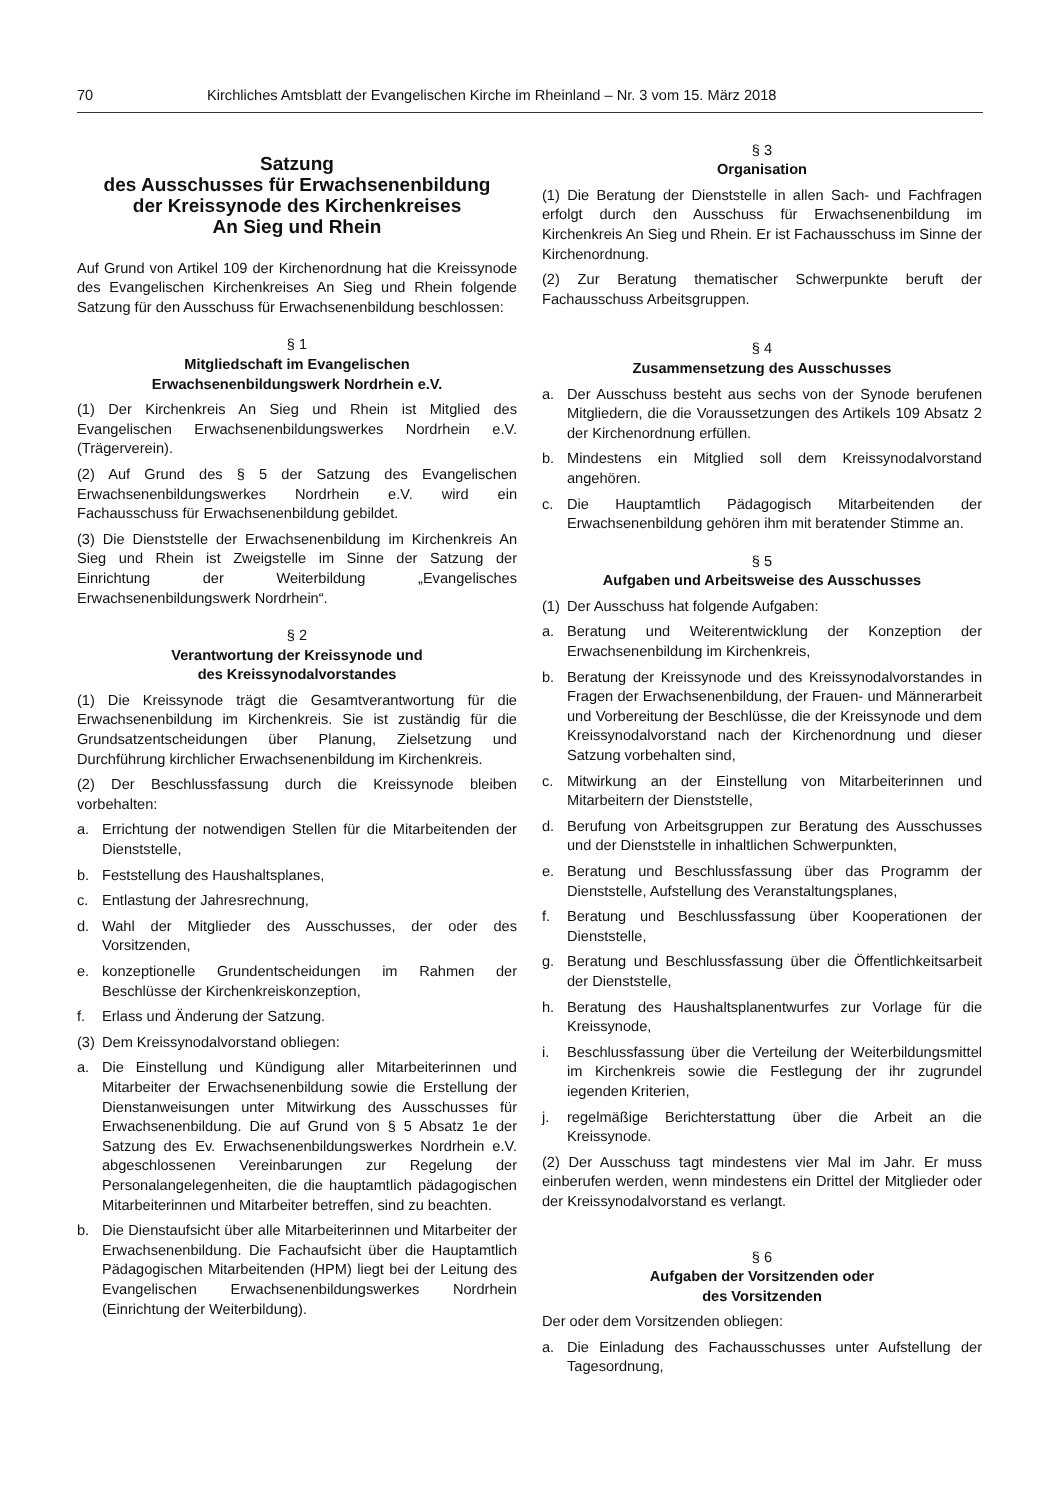70 Kirchliches Amtsblatt der Evangelischen Kirche im Rheinland – Nr. 3 vom 15. März 2018
Satzung
des Ausschusses für Erwachsenenbildung
der Kreissynode des Kirchenkreises
An Sieg und Rhein
Auf Grund von Artikel 109 der Kirchenordnung hat die Kreissynode des Evangelischen Kirchenkreises An Sieg und Rhein folgende Satzung für den Ausschuss für Erwachsenenbildung beschlossen:
§ 1
Mitgliedschaft im Evangelischen
Erwachsenenbildungswerk Nordrhein e.V.
(1) Der Kirchenkreis An Sieg und Rhein ist Mitglied des Evangelischen Erwachsenenbildungswerkes Nordrhein e.V. (Trägerverein).
(2) Auf Grund des § 5 der Satzung des Evangelischen Erwachsenenbildungswerkes Nordrhein e.V. wird ein Fachausschuss für Erwachsenenbildung gebildet.
(3) Die Dienststelle der Erwachsenenbildung im Kirchenkreis An Sieg und Rhein ist Zweigstelle im Sinne der Satzung der Einrichtung der Weiterbildung „Evangelisches Erwachsenenbildungswerk Nordrhein“.
§ 2
Verantwortung der Kreissynode und
des Kreissynodalvorstandes
(1) Die Kreissynode trägt die Gesamtverantwortung für die Erwachsenenbildung im Kirchenkreis. Sie ist zuständig für die Grundsatzentscheidungen über Planung, Zielsetzung und Durchführung kirchlicher Erwachsenenbildung im Kirchenkreis.
(2) Der Beschlussfassung durch die Kreissynode bleiben vorbehalten:
a. Errichtung der notwendigen Stellen für die Mitarbeitenden der Dienststelle,
b. Feststellung des Haushaltsplanes,
c. Entlastung der Jahresrechnung,
d. Wahl der Mitglieder des Ausschusses, der oder des Vorsitzenden,
e. konzeptionelle Grundentscheidungen im Rahmen der Beschlüsse der Kirchenkreiskonzeption,
f. Erlass und Änderung der Satzung.
(3) Dem Kreissynodalvorstand obliegen:
a. Die Einstellung und Kündigung aller Mitarbeiterinnen und Mitarbeiter der Erwachsenenbildung sowie die Erstellung der Dienstanweisungen unter Mitwirkung des Ausschusses für Erwachsenenbildung. Die auf Grund von § 5 Absatz 1e der Satzung des Ev. Erwachsenenbildungswerkes Nordrhein e.V. abgeschlossenen Vereinbarungen zur Regelung der Personalangelegenheiten, die die hauptamtlich pädagogischen Mitarbeiterinnen und Mitarbeiter betreffen, sind zu beachten.
b. Die Dienstaufsicht über alle Mitarbeiterinnen und Mitarbeiter der Erwachsenenbildung. Die Fachaufsicht über die Hauptamtlich Pädagogischen Mitarbeitenden (HPM) liegt bei der Leitung des Evangelischen Erwachsenenbildungswerkes Nordrhein (Einrichtung der Weiterbildung).
§ 3
Organisation
(1) Die Beratung der Dienststelle in allen Sach- und Fachfragen erfolgt durch den Ausschuss für Erwachsenenbildung im Kirchenkreis An Sieg und Rhein. Er ist Fachausschuss im Sinne der Kirchenordnung.
(2) Zur Beratung thematischer Schwerpunkte beruft der Fachausschuss Arbeitsgruppen.
§ 4
Zusammensetzung des Ausschusses
a. Der Ausschuss besteht aus sechs von der Synode berufenen Mitgliedern, die die Voraussetzungen des Artikels 109 Absatz 2 der Kirchenordnung erfüllen.
b. Mindestens ein Mitglied soll dem Kreissynodalvorstand angehören.
c. Die Hauptamtlich Pädagogisch Mitarbeitenden der Erwachsenenbildung gehören ihm mit beratender Stimme an.
§ 5
Aufgaben und Arbeitsweise des Ausschusses
(1) Der Ausschuss hat folgende Aufgaben:
a. Beratung und Weiterentwicklung der Konzeption der Erwachsenenbildung im Kirchenkreis,
b. Beratung der Kreissynode und des Kreissynodalvorstandes in Fragen der Erwachsenenbildung, der Frauen- und Männerarbeit und Vorbereitung der Beschlüsse, die der Kreissynode und dem Kreissynodalvorstand nach der Kirchenordnung und dieser Satzung vorbehalten sind,
c. Mitwirkung an der Einstellung von Mitarbeiterinnen und Mitarbeitern der Dienststelle,
d. Berufung von Arbeitsgruppen zur Beratung des Ausschusses und der Dienststelle in inhaltlichen Schwerpunkten,
e. Beratung und Beschlussfassung über das Programm der Dienststelle, Aufstellung des Veranstaltungsplanes,
f. Beratung und Beschlussfassung über Kooperationen der Dienststelle,
g. Beratung und Beschlussfassung über die Öffentlichkeitsarbeit der Dienststelle,
h. Beratung des Haushaltsplanentwurfes zur Vorlage für die Kreissynode,
i. Beschlussfassung über die Verteilung der Weiterbildungsmittel im Kirchenkreis sowie die Festlegung der ihr zugrundel iegenden Kriterien,
j. regelmäßige Berichterstattung über die Arbeit an die Kreissynode.
(2) Der Ausschuss tagt mindestens vier Mal im Jahr. Er muss einberufen werden, wenn mindestens ein Drittel der Mitglieder oder der Kreissynodalvorstand es verlangt.
§ 6
Aufgaben der Vorsitzenden oder
des Vorsitzenden
Der oder dem Vorsitzenden obliegen:
a. Die Einladung des Fachausschusses unter Aufstellung der Tagesordnung,